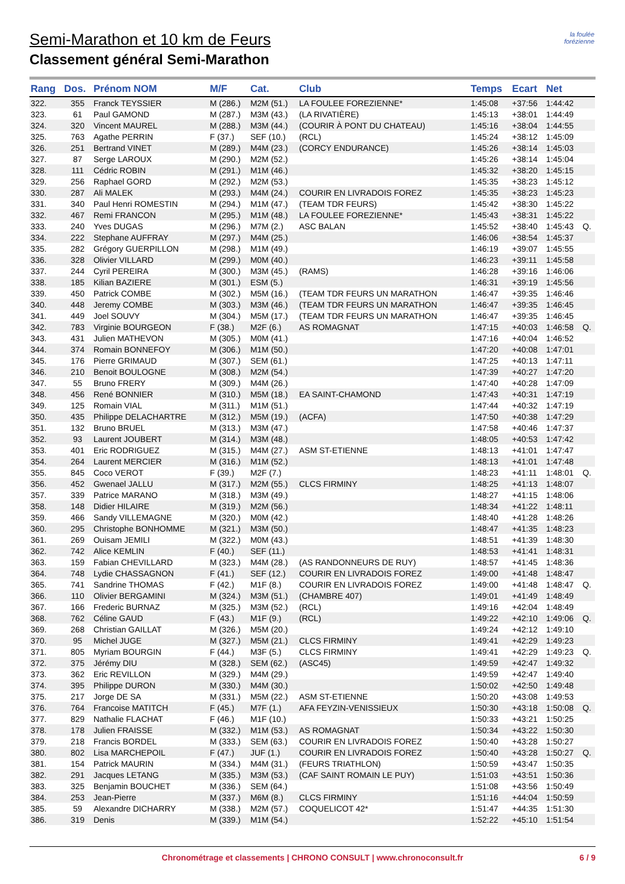Semi-Marathon et 10 km de Feurs
Classement général Semi-Marathon
la foulée forézienne
| Rang | Dos. | Prénom NOM | M/F | Cat. | Club | Temps | Ecart | Net | |
| --- | --- | --- | --- | --- | --- | --- | --- | --- | --- |
| 322. | 355 | Franck TEYSSIER | M (286.) | M2M (51.) | LA FOULEE FOREZIENNE* | 1:45:08 | +37:56 | 1:44:42 | |
| 323. | 61 | Paul GAMOND | M (287.) | M3M (43.) | (LA RIVATIÈRE) | 1:45:13 | +38:01 | 1:44:49 | |
| 324. | 320 | Vincent MAUREL | M (288.) | M3M (44.) | (COURIR À PONT DU CHATEAU) | 1:45:16 | +38:04 | 1:44:55 | |
| 325. | 763 | Agathe PERRIN | F (37.) | SEF (10.) | (RCL) | 1:45:24 | +38:12 | 1:45:09 | |
| 326. | 251 | Bertrand VINET | M (289.) | M4M (23.) | (CORCY ENDURANCE) | 1:45:26 | +38:14 | 1:45:03 | |
| 327. | 87 | Serge LAROUX | M (290.) | M2M (52.) | | 1:45:26 | +38:14 | 1:45:04 | |
| 328. | 111 | Cédric ROBIN | M (291.) | M1M (46.) | | 1:45:32 | +38:20 | 1:45:15 | |
| 329. | 256 | Raphael GORD | M (292.) | M2M (53.) | | 1:45:35 | +38:23 | 1:45:12 | |
| 330. | 287 | Ali MALEK | M (293.) | M4M (24.) | COURIR EN LIVRADOIS FOREZ | 1:45:35 | +38:23 | 1:45:23 | |
| 331. | 340 | Paul Henri ROMESTIN | M (294.) | M1M (47.) | (TEAM TDR FEURS) | 1:45:42 | +38:30 | 1:45:22 | |
| 332. | 467 | Remi FRANCON | M (295.) | M1M (48.) | LA FOULEE FOREZIENNE* | 1:45:43 | +38:31 | 1:45:22 | |
| 333. | 240 | Yves DUGAS | M (296.) | M7M (2.) | ASC BALAN | 1:45:52 | +38:40 | 1:45:43 | Q. |
| 334. | 222 | Stephane AUFFRAY | M (297.) | M4M (25.) | | 1:46:06 | +38:54 | 1:45:37 | |
| 335. | 282 | Grégory GUERPILLON | M (298.) | M1M (49.) | | 1:46:19 | +39:07 | 1:45:55 | |
| 336. | 328 | Olivier VILLARD | M (299.) | M0M (40.) | | 1:46:23 | +39:11 | 1:45:58 | |
| 337. | 244 | Cyril PEREIRA | M (300.) | M3M (45.) | (RAMS) | 1:46:28 | +39:16 | 1:46:06 | |
| 338. | 185 | Kilian BAZIERE | M (301.) | ESM (5.) | | 1:46:31 | +39:19 | 1:45:56 | |
| 339. | 450 | Patrick COMBE | M (302.) | M5M (16.) | (TEAM TDR FEURS UN MARATHON | 1:46:47 | +39:35 | 1:46:46 | |
| 340. | 448 | Jeremy COMBE | M (303.) | M3M (46.) | (TEAM TDR FEURS UN MARATHON | 1:46:47 | +39:35 | 1:46:45 | |
| 341. | 449 | Joel SOUVY | M (304.) | M5M (17.) | (TEAM TDR FEURS UN MARATHON | 1:46:47 | +39:35 | 1:46:45 | |
| 342. | 783 | Virginie BOURGEON | F (38.) | M2F (6.) | AS ROMAGNAT | 1:47:15 | +40:03 | 1:46:58 | Q. |
| 343. | 431 | Julien MATHEVON | M (305.) | M0M (41.) | | 1:47:16 | +40:04 | 1:46:52 | |
| 344. | 374 | Romain BONNEFOY | M (306.) | M1M (50.) | | 1:47:20 | +40:08 | 1:47:01 | |
| 345. | 176 | Pierre GRIMAUD | M (307.) | SEM (61.) | | 1:47:25 | +40:13 | 1:47:11 | |
| 346. | 210 | Benoit BOULOGNE | M (308.) | M2M (54.) | | 1:47:39 | +40:27 | 1:47:20 | |
| 347. | 55 | Bruno FRERY | M (309.) | M4M (26.) | | 1:47:40 | +40:28 | 1:47:09 | |
| 348. | 456 | René BONNIER | M (310.) | M5M (18.) | EA SAINT-CHAMOND | 1:47:43 | +40:31 | 1:47:19 | |
| 349. | 125 | Romain VIAL | M (311.) | M1M (51.) | | 1:47:44 | +40:32 | 1:47:19 | |
| 350. | 435 | Philippe DELACHARTRE | M (312.) | M5M (19.) | (ACFA) | 1:47:50 | +40:38 | 1:47:29 | |
| 351. | 132 | Bruno BRUEL | M (313.) | M3M (47.) | | 1:47:58 | +40:46 | 1:47:37 | |
| 352. | 93 | Laurent JOUBERT | M (314.) | M3M (48.) | | 1:48:05 | +40:53 | 1:47:42 | |
| 353. | 401 | Eric RODRIGUEZ | M (315.) | M4M (27.) | ASM ST-ETIENNE | 1:48:13 | +41:01 | 1:47:47 | |
| 354. | 264 | Laurent MERCIER | M (316.) | M1M (52.) | | 1:48:13 | +41:01 | 1:47:48 | |
| 355. | 845 | Coco VEROT | F (39.) | M2F (7.) | | 1:48:23 | +41:11 | 1:48:01 | Q. |
| 356. | 452 | Gwenael JALLU | M (317.) | M2M (55.) | CLCS FIRMINY | 1:48:25 | +41:13 | 1:48:07 | |
| 357. | 339 | Patrice MARANO | M (318.) | M3M (49.) | | 1:48:27 | +41:15 | 1:48:06 | |
| 358. | 148 | Didier HILAIRE | M (319.) | M2M (56.) | | 1:48:34 | +41:22 | 1:48:11 | |
| 359. | 466 | Sandy VILLEMAGNE | M (320.) | M0M (42.) | | 1:48:40 | +41:28 | 1:48:26 | |
| 360. | 295 | Christophe BONHOMME | M (321.) | M3M (50.) | | 1:48:47 | +41:35 | 1:48:23 | |
| 361. | 269 | Ouisam JEMILI | M (322.) | M0M (43.) | | 1:48:51 | +41:39 | 1:48:30 | |
| 362. | 742 | Alice KEMLIN | F (40.) | SEF (11.) | | 1:48:53 | +41:41 | 1:48:31 | |
| 363. | 159 | Fabian CHEVILLARD | M (323.) | M4M (28.) | (AS RANDONNEURS DE RUY) | 1:48:57 | +41:45 | 1:48:36 | |
| 364. | 748 | Lydie CHASSAGNON | F (41.) | SEF (12.) | COURIR EN LIVRADOIS FOREZ | 1:49:00 | +41:48 | 1:48:47 | |
| 365. | 741 | Sandrine THOMAS | F (42.) | M1F (8.) | COURIR EN LIVRADOIS FOREZ | 1:49:00 | +41:48 | 1:48:47 | Q. |
| 366. | 110 | Olivier BERGAMINI | M (324.) | M3M (51.) | (CHAMBRE 407) | 1:49:01 | +41:49 | 1:48:49 | |
| 367. | 166 | Frederic BURNAZ | M (325.) | M3M (52.) | (RCL) | 1:49:16 | +42:04 | 1:48:49 | |
| 368. | 762 | Céline GAUD | F (43.) | M1F (9.) | (RCL) | 1:49:22 | +42:10 | 1:49:06 | Q. |
| 369. | 268 | Christian GAILLAT | M (326.) | M5M (20.) | | 1:49:24 | +42:12 | 1:49:10 | |
| 370. | 95 | Michel JUGE | M (327.) | M5M (21.) | CLCS FIRMINY | 1:49:41 | +42:29 | 1:49:23 | |
| 371. | 805 | Myriam BOURGIN | F (44.) | M3F (5.) | CLCS FIRMINY | 1:49:41 | +42:29 | 1:49:23 | Q. |
| 372. | 375 | Jérémy DIU | M (328.) | SEM (62.) | (ASC45) | 1:49:59 | +42:47 | 1:49:32 | |
| 373. | 362 | Eric REVILLON | M (329.) | M4M (29.) | | 1:49:59 | +42:47 | 1:49:40 | |
| 374. | 395 | Philippe DURON | M (330.) | M4M (30.) | | 1:50:02 | +42:50 | 1:49:48 | |
| 375. | 217 | Jorge DE SA | M (331.) | M5M (22.) | ASM ST-ETIENNE | 1:50:20 | +43:08 | 1:49:53 | |
| 376. | 764 | Francoise MATITCH | F (45.) | M7F (1.) | AFA FEYZIN-VENISSIEUX | 1:50:30 | +43:18 | 1:50:08 | Q. |
| 377. | 829 | Nathalie FLACHAT | F (46.) | M1F (10.) | | 1:50:33 | +43:21 | 1:50:25 | |
| 378. | 178 | Julien FRAISSE | M (332.) | M1M (53.) | AS ROMAGNAT | 1:50:34 | +43:22 | 1:50:30 | |
| 379. | 218 | Francis BORDEL | M (333.) | SEM (63.) | COURIR EN LIVRADOIS FOREZ | 1:50:40 | +43:28 | 1:50:27 | |
| 380. | 802 | Lisa MARCHEPOIL | F (47.) | JUF (1.) | COURIR EN LIVRADOIS FOREZ | 1:50:40 | +43:28 | 1:50:27 | Q. |
| 381. | 154 | Patrick MAURIN | M (334.) | M4M (31.) | (FEURS TRIATHLON) | 1:50:59 | +43:47 | 1:50:35 | |
| 382. | 291 | Jacques LETANG | M (335.) | M3M (53.) | (CAF SAINT ROMAIN LE PUY) | 1:51:03 | +43:51 | 1:50:36 | |
| 383. | 325 | Benjamin BOUCHET | M (336.) | SEM (64.) | | 1:51:08 | +43:56 | 1:50:49 | |
| 384. | 253 | Jean-Pierre | M (337.) | M6M (8.) | CLCS FIRMINY | 1:51:16 | +44:04 | 1:50:59 | |
| 385. | 59 | Alexandre DICHARRY | M (338.) | M2M (57.) | COQUELICOT 42* | 1:51:47 | +44:35 | 1:51:30 | |
| 386. | 319 | Denis | M (339.) | M1M (54.) | | 1:52:22 | +45:10 | 1:51:54 | |
Chronométrage et classements | CHRONO CONSULT | www.chronoconsult.fr 6 / 9